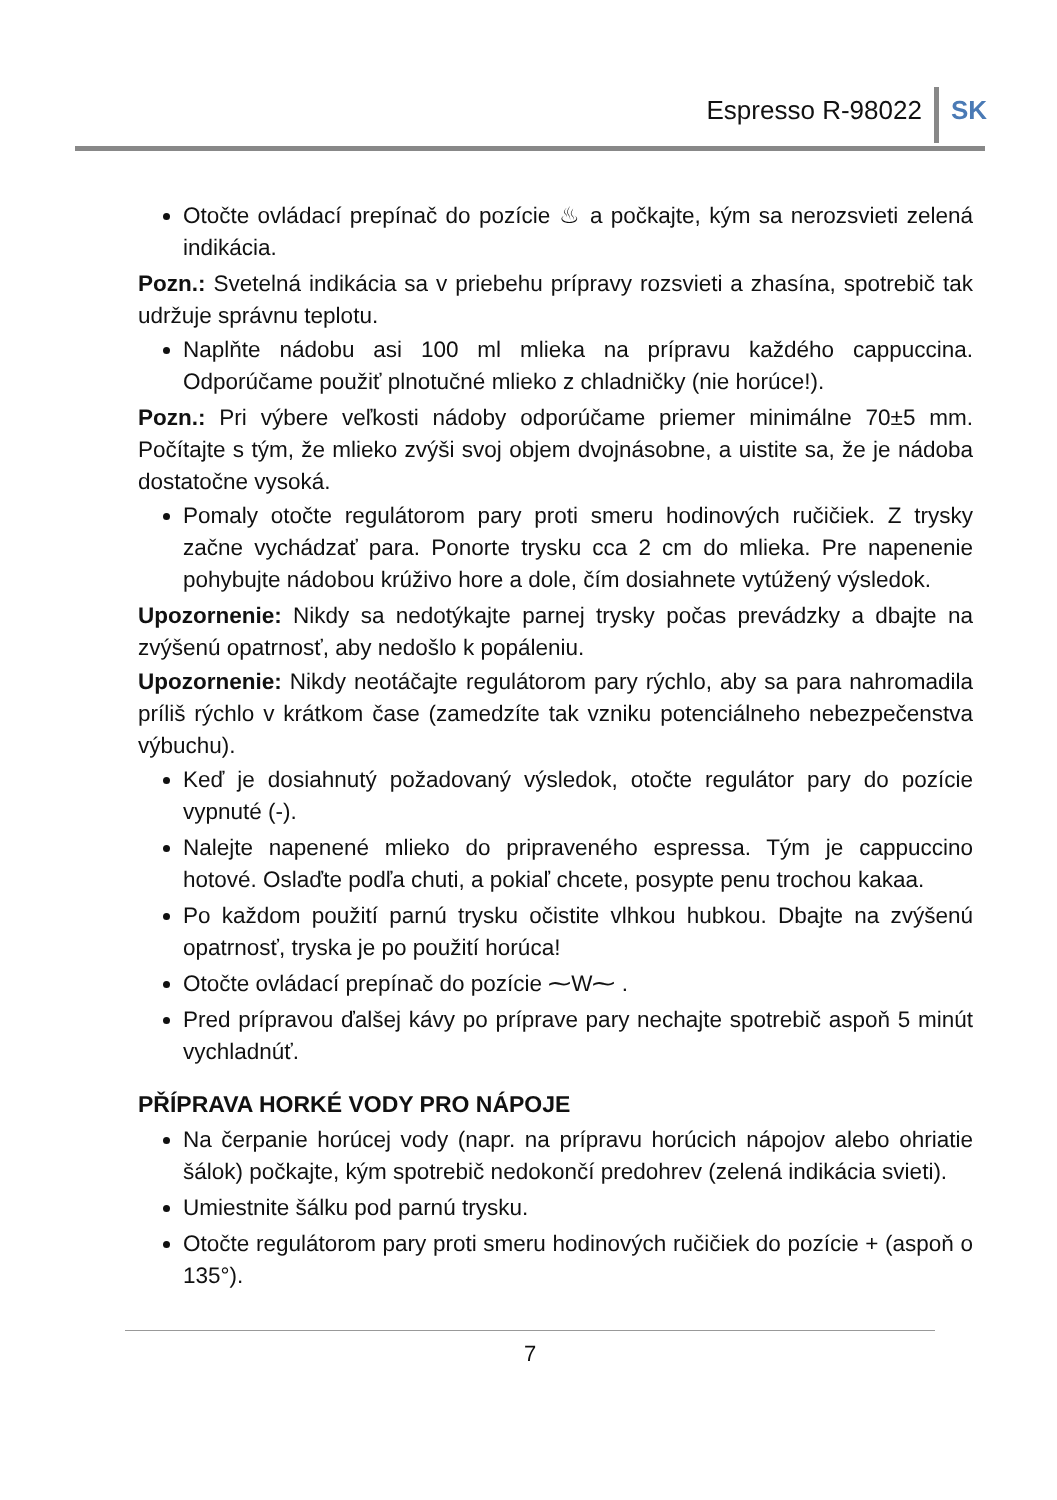Espresso R-98022 SK
Otočte ovládací prepínač do pozície ♨ a počkajte, kým sa nerozsvieti zelená indikácia.
Pozn.: Svetelná indikácia sa v priebehu prípravy rozsvieti a zhasína, spotrebič tak udržuje správnu teplotu.
Naplňte nádobu asi 100 ml mlieka na prípravu každého cappuccina. Odporúčame použiť plnotučné mlieko z chladničky (nie horúce!).
Pozn.: Pri výbere veľkosti nádoby odporúčame priemer minimálne 70±5 mm. Počítajte s tým, že mlieko zvýši svoj objem dvojnásobne, a uistite sa, že je nádoba dostatočne vysoká.
Pomaly otočte regulátorom pary proti smeru hodinových ručičiek. Z trysky začne vychádzať para. Ponorte trysku cca 2 cm do mlieka. Pre napenenie pohybujte nádobou krúživo hore a dole, čím dosiahnete vytúžený výsledok.
Upozornenie: Nikdy sa nedotýkajte parnej trysky počas prevádzky a dbajte na zvýšenú opatrnosť, aby nedošlo k popáleniu.
Upozornenie: Nikdy neotáčajte regulátorom pary rýchlo, aby sa para nahromadila príliš rýchlo v krátkom čase (zamedzíte tak vzniku potenciálneho nebezpečenstva výbuchu).
Keď je dosiahnutý požadovaný výsledok, otočte regulátor pary do pozície vypnuté (-).
Nalejte napenené mlieko do pripraveného espressa. Tým je cappuccino hotové. Oslaďte podľa chuti, a pokiaľ chcete, posypte penu trochou kakaa.
Po každom použití parnú trysku očistite vlhkou hubkou. Dbajte na zvýšenú opatrnosť, tryska je po použití horúca!
Otočte ovládací prepínač do pozície ⁓W⁓ .
Pred prípravou ďalšej kávy po príprave pary nechajte spotrebič aspoň 5 minút vychladnúť.
PŘÍPRAVA HORKÉ VODY PRO NÁPOJE
Na čerpanie horúcej vody (napr. na prípravu horúcich nápojov alebo ohriatie šálok) počkajte, kým spotrebič nedokončí predohrev (zelená indikácia svieti).
Umiestnite šálku pod parnú trysku.
Otočte regulátorom pary proti smeru hodinových ručičiek do pozície + (aspoň o 135°).
7